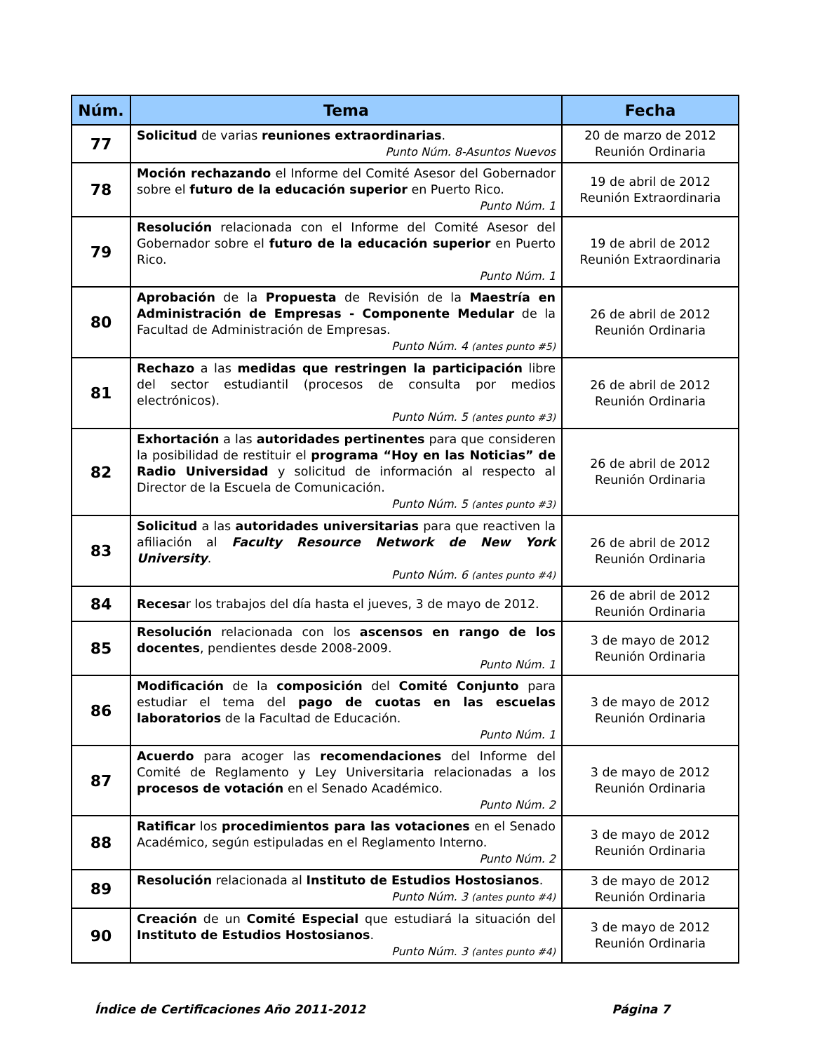| Núm. | Tema | Fecha |
| --- | --- | --- |
| 77 | Solicitud de varias reuniones extraordinarias . Punto Núm. 8-Asuntos Nuevos | 20 de marzo de 2012 Reunión Ordinaria |
| 78 | Moción rechazando el Informe del Comité Asesor del Gobernador sobre el futuro de la educación superior en Puerto Rico. Punto Núm. 1 | 19 de abril de 2012 Reunión Extraordinaria |
| 79 | Resolución relacionada con el Informe del Comité Asesor del Gobernador sobre el futuro de la educación superior en Puerto Rico. Punto Núm. 1 | 19 de abril de 2012 Reunión Extraordinaria |
| 80 | Aprobación de la Propuesta de Revisión de la Maestría en Administración de Empresas - Componente Medular de la Facultad de Administración de Empresas. Punto Núm. 4 (antes punto #5) | 26 de abril de 2012 Reunión Ordinaria |
| 81 | Rechazo a las medidas que restringen la participación libre del sector estudiantil (procesos de consulta por medios electrónicos). Punto Núm. 5 (antes punto #3) | 26 de abril de 2012 Reunión Ordinaria |
| 82 | Exhortación a las autoridades pertinentes para que consideren la posibilidad de restituir el programa “Hoy en las Noticias” de Radio Universidad y solicitud de información al respecto al Director de la Escuela de Comunicación. Punto Núm. 5 (antes punto #3) | 26 de abril de 2012 Reunión Ordinaria |
| 83 | Solicitud a las autoridades universitarias para que reactiven la afiliación al Faculty Resource Network de New York University . Punto Núm. 6 (antes punto #4) | 26 de abril de 2012 Reunión Ordinaria |
| 84 | Recesa r los trabajos del día hasta el jueves, 3 de mayo de 2012. | 26 de abril de 2012 Reunión Ordinaria |
| 85 | Resolución relacionada con los ascensos en rango de los docentes , pendientes desde 2008-2009. Punto Núm. 1 | 3 de mayo de 2012 Reunión Ordinaria |
| 86 | Modificación de la composición del Comité Conjunto para estudiar el tema del pago de cuotas en las escuelas laboratorios de la Facultad de Educación. Punto Núm. 1 | 3 de mayo de 2012 Reunión Ordinaria |
| 87 | Acuerdo para acoger las recomendaciones del Informe del Comité de Reglamento y Ley Universitaria relacionadas a los procesos de votación en el Senado Académico. Punto Núm. 2 | 3 de mayo de 2012 Reunión Ordinaria |
| 88 | Ratificar los procedimientos para las votaciones en el Senado Académico, según estipuladas en el Reglamento Interno. Punto Núm. 2 | 3 de mayo de 2012 Reunión Ordinaria |
| 89 | Resolución relacionada al Instituto de Estudios Hostosianos . Punto Núm. 3 (antes punto #4) | 3 de mayo de 2012 Reunión Ordinaria |
| 90 | Creación de un Comité Especial que estudiará la situación del Instituto de Estudios Hostosianos . Punto Núm. 3 (antes punto #4) | 3 de mayo de 2012 Reunión Ordinaria |
Índice de Certificaciones Año 2011-2012 Página 7